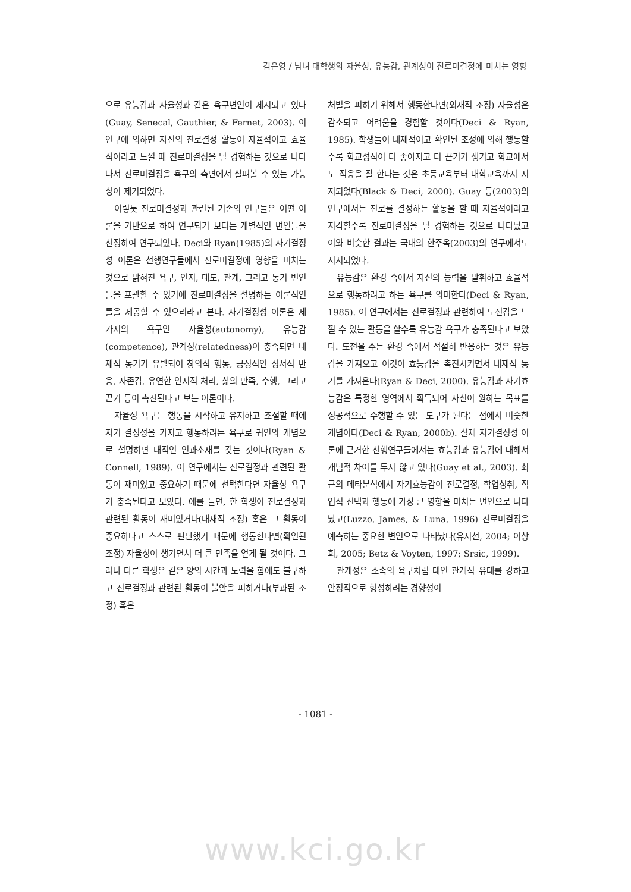김은영 / 남녀 대학생의 자율성, 유능감, 관계성이 진로미결정에 미치는 영향
으로 유능감과 자율성과 같은 욕구변인이 제시되고 있다(Guay, Senecal, Gauthier, & Fernet, 2003). 이 연구에 의하면 자신의 진로결정 활동이 자율적이고 효율적이라고 느낄 때 진로미결정을 덜 경험하는 것으로 나타나서 진로미결정을 욕구의 측면에서 살펴볼 수 있는 가능성이 제기되었다.
이렇듯 진로미결정과 관련된 기존의 연구들은 어떤 이론을 기반으로 하여 연구되기 보다는 개별적인 변인들을 선정하여 연구되었다. Deci와 Ryan(1985)의 자기결정성 이론은 선행연구들에서 진로미결정에 영향을 미치는 것으로 밝혀진 욕구, 인지, 태도, 관계, 그리고 동기 변인들을 포괄할 수 있기에 진로미결정을 설명하는 이론적인 틀을 제공할 수 있으리라고 본다. 자기결정성 이론은 세 가지의 욕구인 자율성(autonomy), 유능감(competence), 관계성(relatedness)이 충족되면 내재적 동기가 유발되어 창의적 행동, 긍정적인 정서적 반응, 자존감, 유연한 인지적 처리, 삶의 만족, 수행, 그리고 끈기 등이 촉진된다고 보는 이론이다.
자율성 욕구는 행동을 시작하고 유지하고 조절할 때에 자기 결정성을 가지고 행동하려는 욕구로 귀인의 개념으로 설명하면 내적인 인과소재를 갖는 것이다(Ryan & Connell, 1989). 이 연구에서는 진로결정과 관련된 활동이 재미있고 중요하기 때문에 선택한다면 자율성 욕구가 충족된다고 보았다. 예를 들면, 한 학생이 진로결정과 관련된 활동이 재미있거나(내재적 조정) 혹은 그 활동이 중요하다고 스스로 판단했기 때문에 행동한다면(확인된 조정) 자율성이 생기면서 더 큰 만족을 얻게 될 것이다. 그러나 다른 학생은 같은 양의 시간과 노력을 함에도 불구하고 진로결정과 관련된 활동이 불안을 피하거나(부과된 조정) 혹은
처벌을 피하기 위해서 행동한다면(외재적 조정) 자율성은 감소되고 어려움을 경험할 것이다(Deci & Ryan, 1985). 학생들이 내재적이고 확인된 조정에 의해 행동할수록 학교성적이 더 좋아지고 더 끈기가 생기고 학교에서도 적응을 잘 한다는 것은 초등교육부터 대학교육까지 지지되었다(Black & Deci, 2000). Guay 등(2003)의 연구에서는 진로를 결정하는 활동을 할 때 자율적이라고 지각할수록 진로미결정을 덜 경험하는 것으로 나타났고 이와 비슷한 결과는 국내의 한주옥(2003)의 연구에서도 지지되었다.
유능감은 환경 속에서 자신의 능력을 발휘하고 효율적으로 행동하려고 하는 욕구를 의미한다(Deci & Ryan, 1985). 이 연구에서는 진로결정과 관련하여 도전감을 느낄 수 있는 활동을 할수록 유능감 욕구가 충족된다고 보았다. 도전을 주는 환경 속에서 적절히 반응하는 것은 유능감을 가져오고 이것이 효능감을 촉진시키면서 내재적 동기를 가져온다(Ryan & Deci, 2000). 유능감과 자기효능감은 특정한 영역에서 획득되어 자신이 원하는 목표를 성공적으로 수행할 수 있는 도구가 된다는 점에서 비슷한 개념이다(Deci & Ryan, 2000b). 실제 자기결정성 이론에 근거한 선행연구들에서는 효능감과 유능감에 대해서 개념적 차이를 두지 않고 있다(Guay et al., 2003). 최근의 메타분석에서 자기효능감이 진로결정, 학업성취, 직업적 선택과 행동에 가장 큰 영향을 미치는 변인으로 나타났고(Luzzo, James, & Luna, 1996) 진로미결정을 예측하는 중요한 변인으로 나타났다(유지선, 2004; 이상희, 2005; Betz & Voyten, 1997; Srsic, 1999).
관계성은 소속의 욕구처럼 대인 관계적 유대를 강하고 안정적으로 형성하려는 경향성이
- 1081 -
www.kci.go.kr